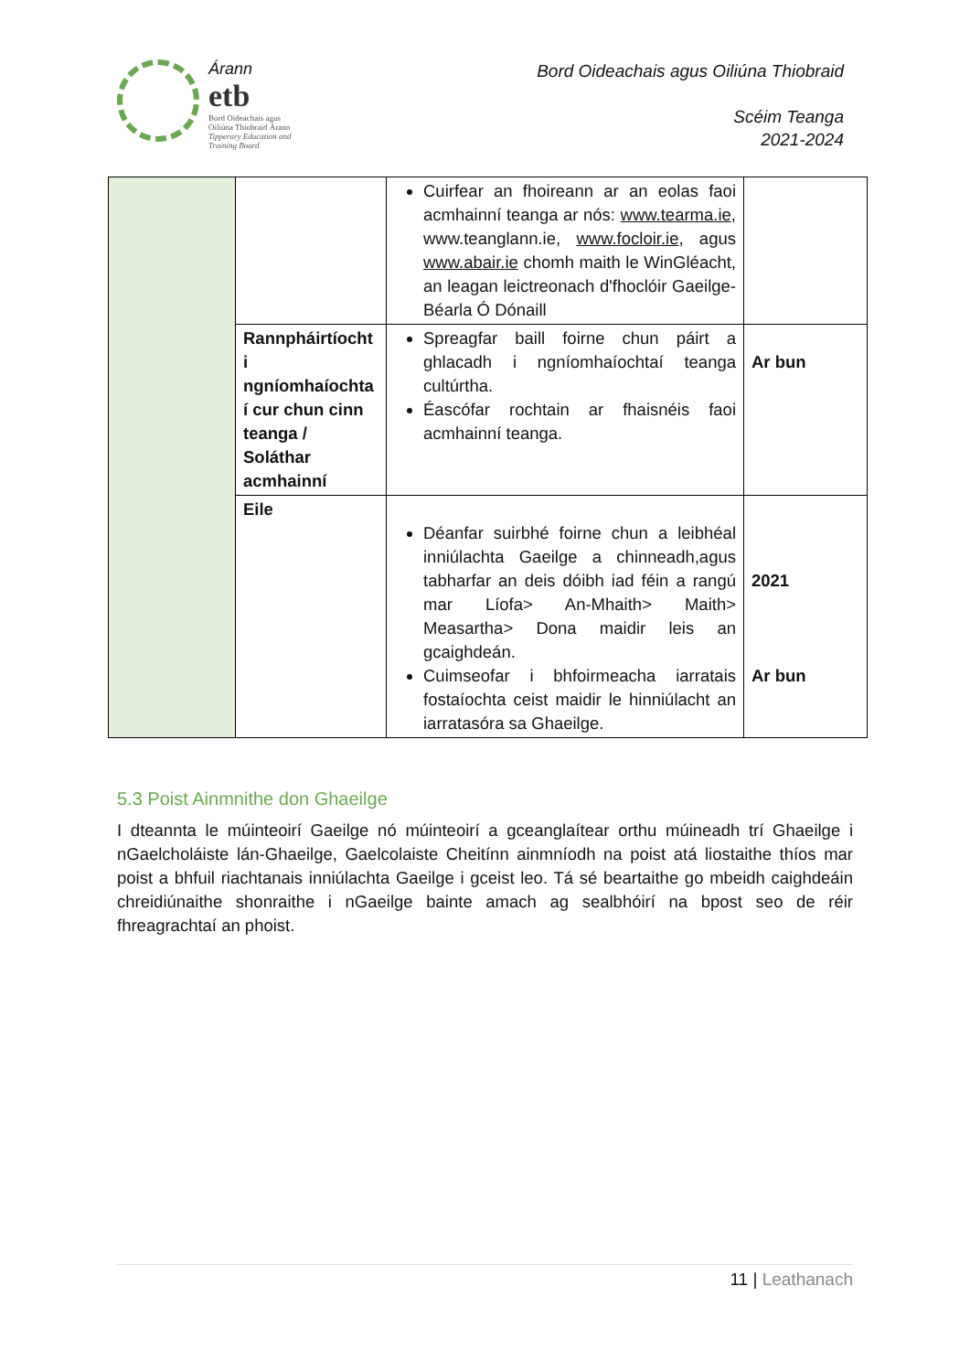Árann
etb
Bord Oideachais agus
Oiliúna Thiobraid Árann
Tipperary Education and
Training Board
Bord Oideachais agus Oiliúna Thiobraid
Scéim Teanga
2021-2024
| | | Cuirfear an fhoireann ar an eolas faoi acmhainní teanga ar nós: www.tearma.ie , www.teanglann.ie, www.focloir.ie , agus www.abair.ie chomh maith le WinGléacht, an leagan leictreonach d'fhoclóir Gaeilge-Béarla Ó Dónaill | |
| | Rannpháirtíocht i ngníomhaíochta í cur chun cinn teanga / Soláthar acmhainní | Spreagfar baill foirne chun páirt a ghlacadh i ngníomhaíochtaí teanga cultúrtha. Éascófar rochtain ar fhaisnéis faoi acmhainní teanga. | Ar bun |
| | Eile | Déanfar suirbhé foirne chun a leibhéal inniúlachta Gaeilge a chinneadh,agus tabharfar an deis dóibh iad féin a rangú mar Líofa> An-Mhaith> Maith> Measartha> Dona maidir leis an gcaighdeán. Cuimseofar i bhfoirmeacha iarratais fostaíochta ceist maidir le hinniúlacht an iarratasóra sa Ghaeilge. | 2021 Ar bun |
5.3 Poist Ainmnithe don Ghaeilge
I dteannta le múinteoirí Gaeilge nó múinteoirí a gceanglaítear orthu múineadh trí Ghaeilge i nGaelcholáiste lán-Ghaeilge, Gaelcolaiste Cheitínn ainmníodh na poist atá liostaithe thíos mar poist a bhfuil riachtanais inniúlachta Gaeilge i gceist leo. Tá sé beartaithe go mbeidh caighdeáin chreidiúnaithe shonraithe i nGaeilge bainte amach ag sealbhóirí na bpost seo de réir fhreagrachtaí an phoist.
11 | Leathanach